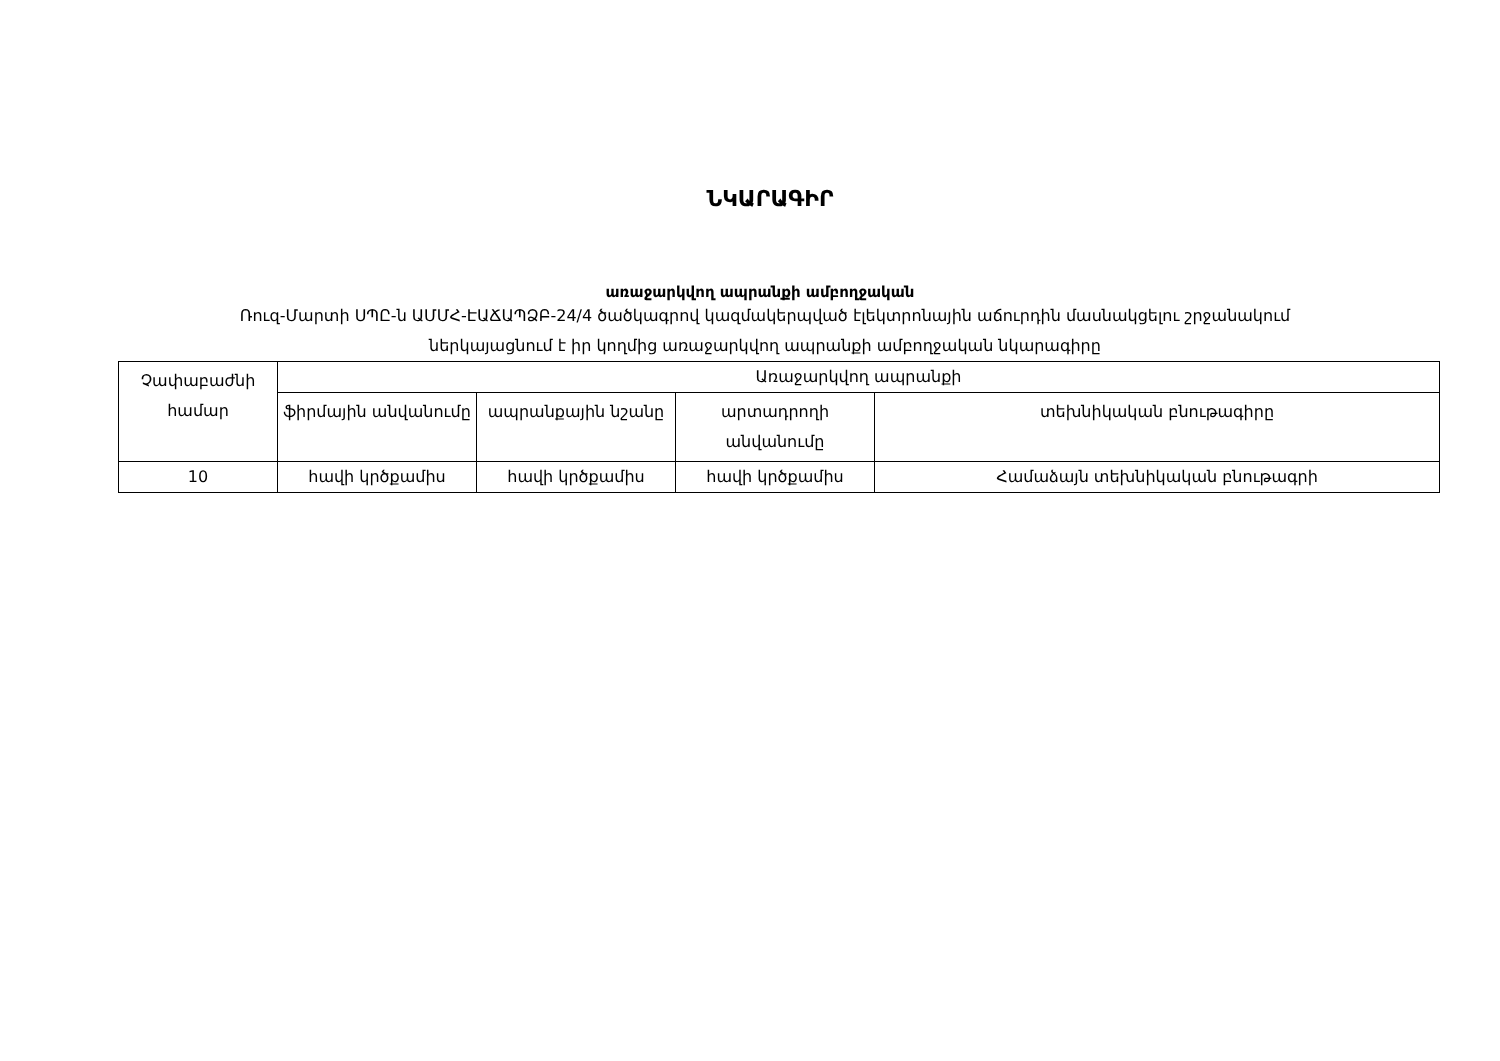ՆԿԱՐԱԳԻՐ
առաջարկվող ապրանքի ամբողջական
Ռուզ-Մարտի ՍՊԸ-ն ԱՄՄՀ-ԷԱՃԱՊՁԲ-24/4 ծածկագրով կազմակերպված էլեկտրոնային աճուրդին մասնակցելու շրջանակում
ներկայացնում է իր կողմից առաջարկվող ապրանքի ամբողջական նկարագիրը
| Չափաբաժնի համար | Առաջարկվող ապրանքի | | | |
| --- | --- | --- | --- | --- |
| | ֆիրմային անվանումը | ապրանքային նշանը | արտադրողի անվանումը | տեխնիկական բնութագիրը |
| 10 | հավի կրծքամիս | հավի կրծքամիս | հավի կրծքամիս | Համաձայն տեխնիկական բնութագրի |